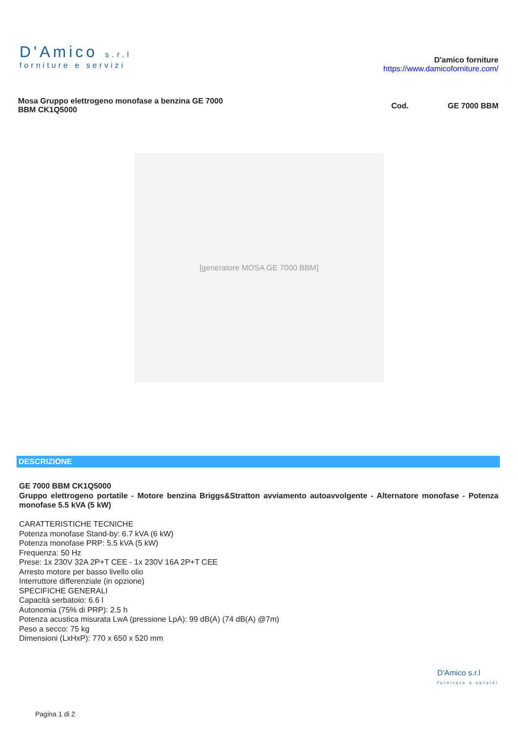D'Amico s.r.l
forniture e servizi
D'amico forniture
https://www.damicoforniture.com/
Mosa Gruppo elettrogeno monofase a benzina GE 7000
BBM CK1Q5000
Cod. GE 7000 BBM
[generatore MOSA GE 7000 BBM]
DESCRIZIONE
GE 7000 BBM CK1Q5000
Gruppo elettrogeno portatile - Motore benzina Briggs&Stratton avviamento autoavvolgente - Alternatore monofase - Potenza monofase 5.5 kVA (5 kW)
CARATTERISTICHE TECNICHE
Potenza monofase Stand-by: 6.7 kVA (6 kW)
Potenza monofase PRP: 5.5 kVA (5 kW)
Frequenza: 50 Hz
Prese: 1x 230V 32A 2P+T CEE - 1x 230V 16A 2P+T CEE
Arresto motore per basso livello olio
Interruttore differenziale (in opzione)
SPECIFICHE GENERALI
Capacità serbatoio: 6.6 l
Autonomia (75% di PRP): 2.5 h
Potenza acustica misurata LwA (pressione LpA): 99 dB(A) (74 dB(A) @7m)
Peso a secco: 75 kg
Dimensioni (LxHxP): 770 x 650 x 520 mm
D'Amico s.r.l
forniture e servizi
Pagina 1 di 2